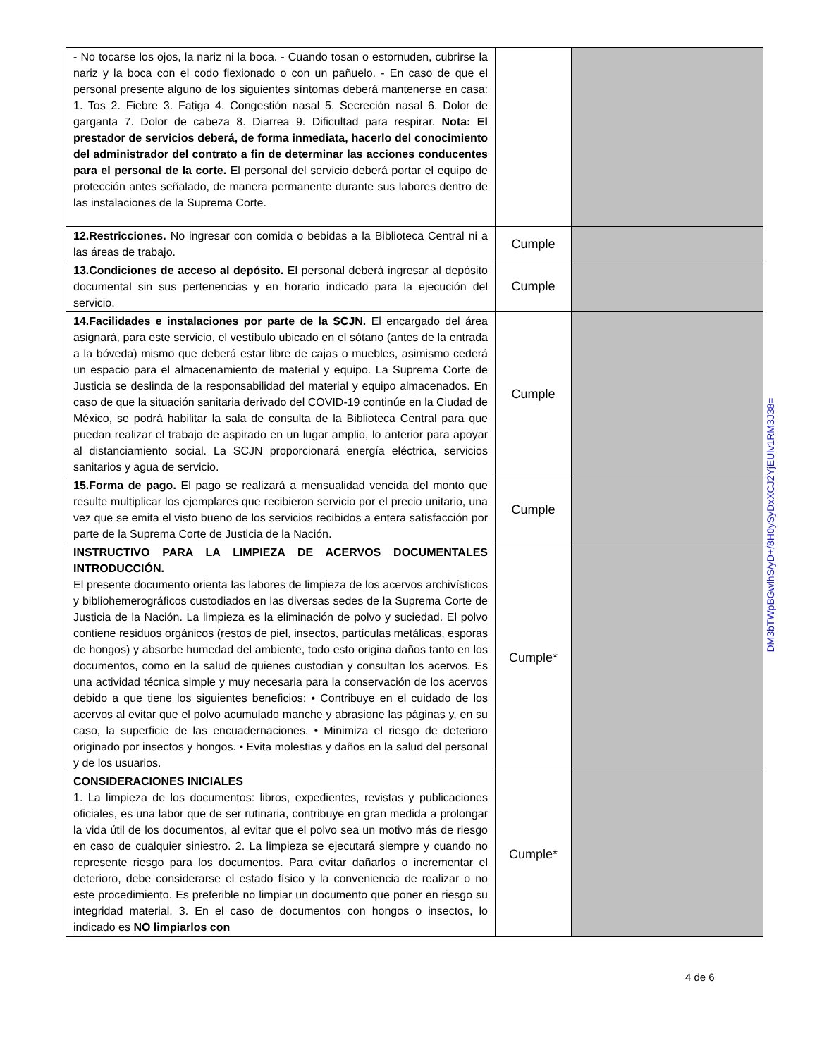| - No tocarse los ojos, la nariz ni la boca. - Cuando tosan o estornuden, cubrirse la nariz y la boca con el codo flexionado o con un pañuelo. - En caso de que el personal presente alguno de los siguientes síntomas deberá mantenerse en casa: 1. Tos 2. Fiebre 3. Fatiga 4. Congestión nasal 5. Secreción nasal 6. Dolor de garganta 7. Dolor de cabeza 8. Diarrea 9. Dificultad para respirar. Nota: El prestador de servicios deberá, de forma inmediata, hacerlo del conocimiento del administrador del contrato a fin de determinar las acciones conducentes para el personal de la corte. El personal del servicio deberá portar el equipo de protección antes señalado, de manera permanente durante sus labores dentro de las instalaciones de la Suprema Corte. | | |
| 12.Restricciones. No ingresar con comida o bebidas a la Biblioteca Central ni a las áreas de trabajo. | Cumple | |
| 13.Condiciones de acceso al depósito. El personal deberá ingresar al depósito documental sin sus pertenencias y en horario indicado para la ejecución del servicio. | Cumple | |
| 14.Facilidades e instalaciones por parte de la SCJN. El encargado del área asignará, para este servicio, el vestíbulo ubicado en el sótano (antes de la entrada a la bóveda) mismo que deberá estar libre de cajas o muebles, asimismo cederá un espacio para el almacenamiento de material y equipo. La Suprema Corte de Justicia se deslinda de la responsabilidad del material y equipo almacenados. En caso de que la situación sanitaria derivado del COVID-19 continúe en la Ciudad de México, se podrá habilitar la sala de consulta de la Biblioteca Central para que puedan realizar el trabajo de aspirado en un lugar amplio, lo anterior para apoyar al distanciamiento social. La SCJN proporcionará energía eléctrica, servicios sanitarios y agua de servicio. | Cumple | |
| 15.Forma de pago. El pago se realizará a mensualidad vencida del monto que resulte multiplicar los ejemplares que recibieron servicio por el precio unitario, una vez que se emita el visto bueno de los servicios recibidos a entera satisfacción por parte de la Suprema Corte de Justicia de la Nación. | Cumple | |
| INSTRUCTIVO PARA LA LIMPIEZA DE ACERVOS DOCUMENTALES INTRODUCCIÓN. El presente documento orienta las labores de limpieza de los acervos archivísticos y bibliohemerográficos custodiados en las diversas sedes de la Suprema Corte de Justicia de la Nación. La limpieza es la eliminación de polvo y suciedad. El polvo contiene residuos orgánicos (restos de piel, insectos, partículas metálicas, esporas de hongos) y absorbe humedad del ambiente, todo esto origina daños tanto en los documentos, como en la salud de quienes custodian y consultan los acervos. Es una actividad técnica simple y muy necesaria para la conservación de los acervos debido a que tiene los siguientes beneficios: • Contribuye en el cuidado de los acervos al evitar que el polvo acumulado manche y abrasione las páginas y, en su caso, la superficie de las encuadernaciones. • Minimiza el riesgo de deterioro originado por insectos y hongos. • Evita molestias y daños en la salud del personal y de los usuarios. | Cumple* | |
| CONSIDERACIONES INICIALES 1. La limpieza de los documentos: libros, expedientes, revistas y publicaciones oficiales, es una labor que de ser rutinaria, contribuye en gran medida a prolongar la vida útil de los documentos, al evitar que el polvo sea un motivo más de riesgo en caso de cualquier siniestro. 2. La limpieza se ejecutará siempre y cuando no represente riesgo para los documentos. Para evitar dañarlos o incrementar el deterioro, debe considerarse el estado físico y la conveniencia de realizar o no este procedimiento. Es preferible no limpiar un documento que poner en riesgo su integridad material. 3. En el caso de documentos con hongos o insectos, lo indicado es NO limpiarlos con | Cumple* | |
DM3bTWpBGwlhS/yD+/8H0ySyDxXCJ2YjEUlv1RM3J38=
4 de 6